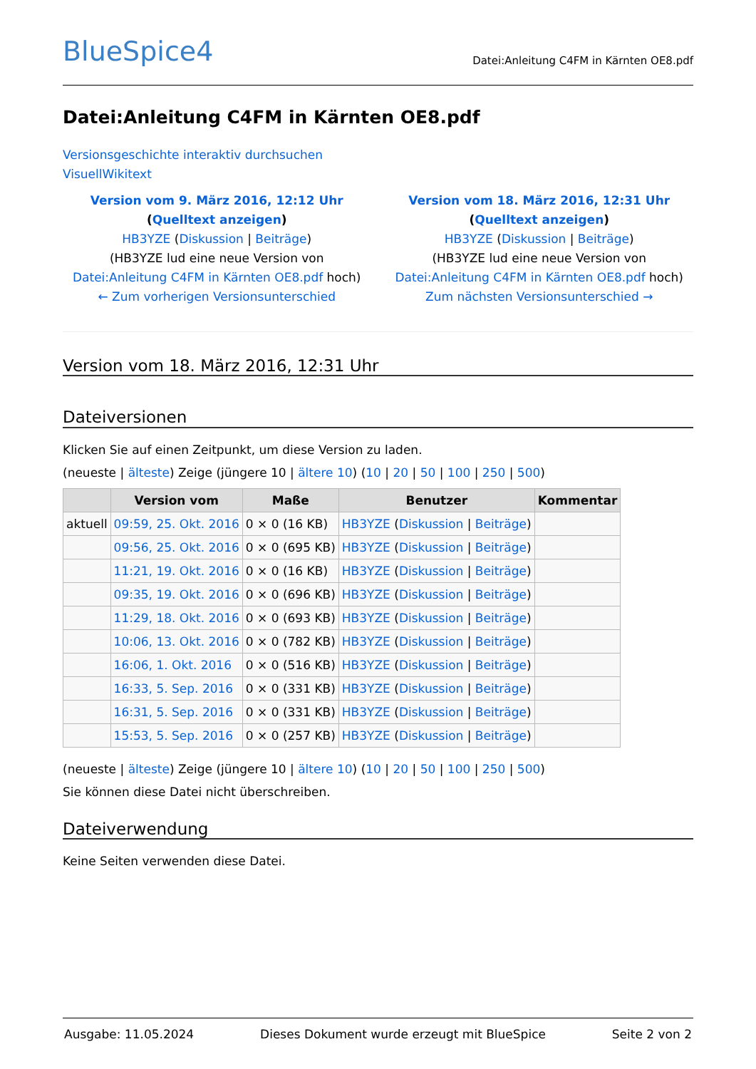BlueSpice4 Datei:Anleitung C4FM in Kärnten OE8.pdf
Datei:Anleitung C4FM in Kärnten OE8.pdf
Versionsgeschichte interaktiv durchsuchen
VisuellWikitext
Version vom 9. März 2016, 12:12 Uhr (Quelltext anzeigen)
HB3YZE (Diskussion | Beiträge)
(HB3YZE lud eine neue Version von Datei:Anleitung C4FM in Kärnten OE8.pdf hoch)
← Zum vorherigen Versionsunterschied
Version vom 18. März 2016, 12:31 Uhr (Quelltext anzeigen)
HB3YZE (Diskussion | Beiträge)
(HB3YZE lud eine neue Version von Datei:Anleitung C4FM in Kärnten OE8.pdf hoch)
Zum nächsten Versionsunterschied →
Version vom 18. März 2016, 12:31 Uhr
Dateiversionen
Klicken Sie auf einen Zeitpunkt, um diese Version zu laden.
(neueste | älteste) Zeige (jüngere 10 | ältere 10) (10 | 20 | 50 | 100 | 250 | 500)
| | Version vom | Maße | Benutzer | Kommentar |
| --- | --- | --- | --- | --- |
| aktuell | 09:59, 25. Okt. 2016 | 0 × 0 (16 KB) | HB3YZE ( Diskussion / Beiträge ) | |
| | 09:56, 25. Okt. 2016 | 0 × 0 (695 KB) | HB3YZE ( Diskussion / Beiträge ) | |
| | 11:21, 19. Okt. 2016 | 0 × 0 (16 KB) | HB3YZE ( Diskussion / Beiträge ) | |
| | 09:35, 19. Okt. 2016 | 0 × 0 (696 KB) | HB3YZE ( Diskussion / Beiträge ) | |
| | 11:29, 18. Okt. 2016 | 0 × 0 (693 KB) | HB3YZE ( Diskussion / Beiträge ) | |
| | 10:06, 13. Okt. 2016 | 0 × 0 (782 KB) | HB3YZE ( Diskussion / Beiträge ) | |
| | 16:06, 1. Okt. 2016 | 0 × 0 (516 KB) | HB3YZE ( Diskussion / Beiträge ) | |
| | 16:33, 5. Sep. 2016 | 0 × 0 (331 KB) | HB3YZE ( Diskussion / Beiträge ) | |
| | 16:31, 5. Sep. 2016 | 0 × 0 (331 KB) | HB3YZE ( Diskussion / Beiträge ) | |
| | 15:53, 5. Sep. 2016 | 0 × 0 (257 KB) | HB3YZE ( Diskussion / Beiträge ) | |
(neueste | älteste) Zeige (jüngere 10 | ältere 10) (10 | 20 | 50 | 100 | 250 | 500)
Sie können diese Datei nicht überschreiben.
Dateiverwendung
Keine Seiten verwenden diese Datei.
Ausgabe: 11.05.2024 Dieses Dokument wurde erzeugt mit BlueSpice Seite 2 von 2